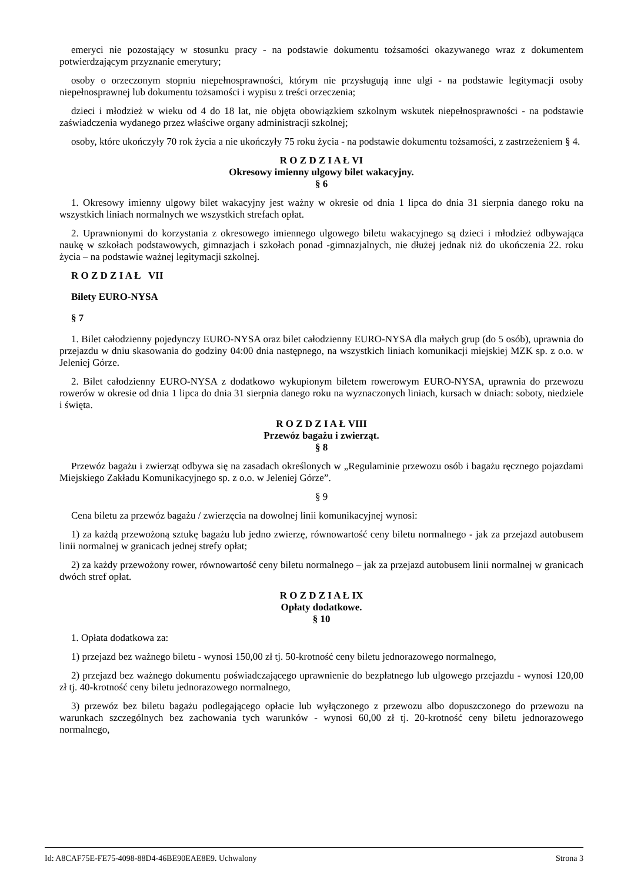emeryci nie pozostający w stosunku pracy - na podstawie dokumentu tożsamości okazywanego wraz z dokumentem potwierdzającym przyznanie emerytury;
osoby o orzeczonym stopniu niepełnosprawności, którym nie przysługują inne ulgi - na podstawie legitymacji osoby niepełnosprawnej lub dokumentu tożsamości i wypisu z treści orzeczenia;
dzieci i młodzież w wieku od 4 do 18 lat, nie objęta obowiązkiem szkolnym wskutek niepełnosprawności - na podstawie zaświadczenia wydanego przez właściwe organy administracji szkolnej;
osoby, które ukończyły 70 rok życia a nie ukończyły 75 roku życia - na podstawie dokumentu tożsamości, z zastrzeżeniem § 4.
R O Z D Z I A Ł VI
Okresowy imienny ulgowy bilet wakacyjny.
§ 6
1. Okresowy imienny ulgowy bilet wakacyjny jest ważny w okresie od dnia 1 lipca do dnia 31 sierpnia danego roku na wszystkich liniach normalnych we wszystkich strefach opłat.
2. Uprawnionymi do korzystania z okresowego imiennego ulgowego biletu wakacyjnego są dzieci i młodzież odbywająca naukę w szkołach podstawowych, gimnazjach i szkołach ponad -gimnazjalnych, nie dłużej jednak niż do ukończenia 22. roku życia – na podstawie ważnej legitymacji szkolnej.
R O Z D Z I A Ł VII
Bilety EURO-NYSA
§ 7
1. Bilet całodzienny pojedynczy EURO-NYSA oraz bilet całodzienny EURO-NYSA dla małych grup (do 5 osób), uprawnia do przejazdu w dniu skasowania do godziny 04:00 dnia następnego, na wszystkich liniach komunikacji miejskiej MZK sp. z o.o. w Jeleniej Górze.
2. Bilet całodzienny EURO-NYSA z dodatkowo wykupionym biletem rowerowym EURO-NYSA, uprawnia do przewozu rowerów w okresie od dnia 1 lipca do dnia 31 sierpnia danego roku na wyznaczonych liniach, kursach w dniach: soboty, niedziele i święta.
R O Z D Z I A Ł VIII
Przewóz bagażu i zwierząt.
§ 8
Przewóz bagażu i zwierząt odbywa się na zasadach określonych w „Regulaminie przewozu osób i bagażu ręcznego pojazdami Miejskiego Zakładu Komunikacyjnego sp. z o.o. w Jeleniej Górze”.
§ 9
Cena biletu za przewóz bagażu / zwierzęcia na dowolnej linii komunikacyjnej wynosi:
1) za każdą przewożoną sztukę bagażu lub jedno zwierzę, równowartość ceny biletu normalnego - jak za przejazd autobusem linii normalnej w granicach jednej strefy opłat;
2) za każdy przewożony rower, równowartość ceny biletu normalnego – jak za przejazd autobusem linii normalnej w granicach dwóch stref opłat.
R O Z D Z I A Ł IX
Opłaty dodatkowe.
§ 10
1. Opłata dodatkowa za:
1) przejazd bez ważnego biletu - wynosi 150,00 zł tj. 50-krotność ceny biletu jednorazowego normalnego,
2) przejazd bez ważnego dokumentu poświadczającego uprawnienie do bezpłatnego lub ulgowego przejazdu - wynosi 120,00 zł tj. 40-krotność ceny biletu jednorazowego normalnego,
3) przewóz bez biletu bagażu podlegającego opłacie lub wyłączonego z przewozu albo dopuszczonego do przewozu na warunkach szczególnych bez zachowania tych warunków - wynosi 60,00 zł tj. 20-krotność ceny biletu jednorazowego normalnego,
Id: A8CAF75E-FE75-4098-88D4-46BE90EAE8E9. Uchwalony Strona 3